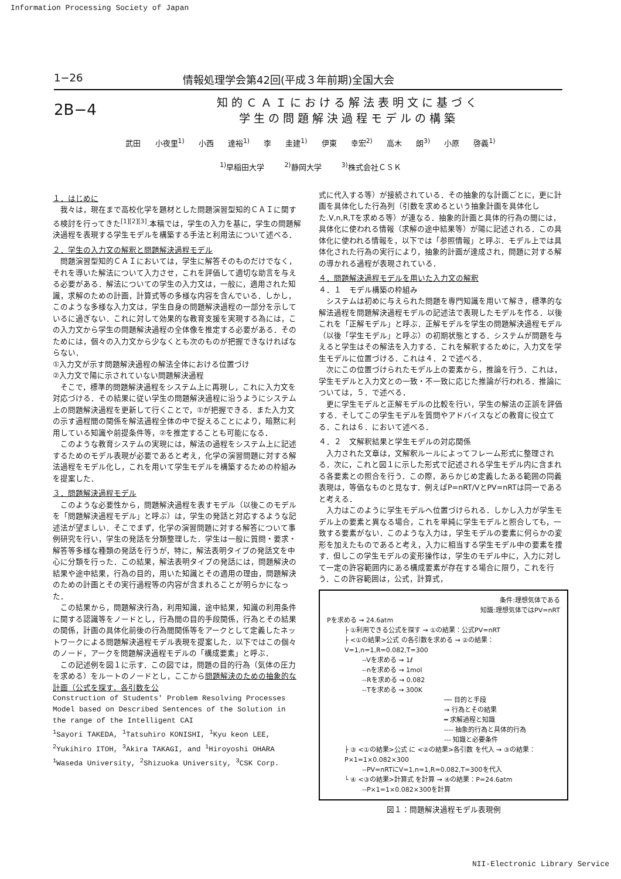Information Processing Society of Japan
1−26 情報処理学会第42回(平成３年前期)全国大会
2B−4
知的ＣＡＩにおける解法表明文に基づく
学生の問題解決過程モデルの構築
武田 小夜里<sup>1)</sup> 小西 達裕<sup>1)</sup> 李 圭建<sup>1)</sup> 伊東 幸宏<sup>2)</sup> 高木 朗<sup>3)</sup> 小原 啓義<sup>1)</sup>
<sup>1)</sup> 早稲田大学 <sup>2)</sup>静岡大学 <sup>3)</sup>株式会社ＣＳＫ
１．はじめに
我々は，現在まで高校化学を題材とした問題演習型知的ＣＡＩに関する検討を行ってきた<sup>[1][2][3]</sup>.本稿では，学生の入力を基に，学生の問題解決過程を表現する学生モデルを構築する手法と利用法について述べる．
２．学生の入力文の解釈と問題解決過程モデル
問題演習型知的ＣＡＩにおいては，学生に解答そのものだけでなく，それを導いた解法について入力させ，これを評価して適切な助言を与える必要がある．解法についての学生の入力文は，一般に，適用された知識，求解のための計画，計算式等の多様な内容を含んでいる．しかし，このような多様な入力文は，学生自身の問題解決過程の一部分を示しているに過ぎない．これに対して効果的な教育支援を実現する為には，この入力文から学生の問題解決過程の全体像を推定する必要がある．そのためには，個々の入力文から少なくとも次のものが把握できなければならない．
①入力文が示す問題解決過程の解法全体における位置づけ
②入力文で陽に示されていない問題解決過程
そこで，標準的問題解決過程をシステム上に再現し，これに入力文を対応づける．その結果に従い学生の問題解決過程に沿うようにシステム上の問題解決過程を更新して行くことで，①が把握できる．また入力文の示す過程間の関係を解法過程全体の中で捉えることにより，暗黙に利用している知識や前提条件等，②を推定することも可能になる．
このような教育システムの実現には，解法の過程をシステム上に記述するためのモデル表現が必要であると考え，化学の演習問題に対する解法過程をモデル化し，これを用いて学生モデルを構築するための枠組みを提案した．
３．問題解決過程モデル
このような必要性から，問題解決過程を表すモデル（以後このモデルを「問題解決過程モデル」と呼ぶ）は，学生の発話と対応するような記述法が望ましい．そこでまず，化学の演習問題に対する解答について事例研究を行い，学生の発話を分類整理した．学生は一般に質問・要求・解答等多様な種類の発話を行うが，特に，解法表明タイプの発話文を中心に分類を行った．この結果，解法表明タイプの発話には，問題解決の結果や途中結果，行為の目的，用いた知識とその適用の理由，問題解決のための計画とその実行過程等の内容が含まれることが明らかになった．
この結果から，問題解決行為，利用知識，途中結果，知識の利用条件に関する認識等をノードとし，行為間の目的手段関係，行為とその結果の関係，計画の具体化前後の行為間関係等をアークとして定義したネットワークによる問題解決過程モデル表現を提案した．以下ではこの個々のノード，アークを問題解決過程モデルの「構成要素」と呼ぶ．
この記述例を図１に示す．この図では，問題の目的行為（気体の圧力を求める）をルートのノードとし，ここから問題解決のための抽象的な計画（公式を探す，各引数を公
Construction of Students' Problem Resolving Processes Model based on Described Sentences of the Solution in the range of the Intelligent CAI
<sup>1</sup> Sayori TAKEDA, <sup>1</sup>Tatsuhiro KONISHI, <sup>1</sup>Kyu keon LEE, <sup>2</sup>Yukihiro ITOH, <sup>3</sup>Akira TAKAGI, and <sup>1</sup>Hiroyoshi OHARA
<sup>1</sup> Waseda University, <sup>2</sup>Shizuoka University, <sup>3</sup>CSK Corp.
式に代入する等）が接続されている．その抽象的な計画ごとに，更に計画を具体化した行為列（引数を求めるという抽象計画を具体化した.V,n,R,Tを求める等）が連なる．抽象的計画と具体的行為の間には，具体化に使われる情報（求解の途中結果等）が陽に記述される．この具体化に使われる情報を，以下では「参照情報」と呼ぶ．モデル上では具体化された行為の実行により，抽象的計画が達成され，問題に対する解の導かれる過程が表現されている．
４．問題解決過程モデルを用いた入力文の解釈
４．１　モデル構築の枠組み
システムは初めに与えられた問題を専門知識を用いて解き，標準的な解法過程を問題解決過程モデルの記述法で表現したモデルを作る．以後これを「正解モデル」と呼ぶ．正解モデルを学生の問題解決過程モデル（以後「学生モデル」と呼ぶ）の初期状態とする．システムが問題を与えると学生はその解法を入力する．これを解釈するために，入力文を学生モデルに位置づける．これは４．２で述べる．
次にこの位置づけられたモデル上の要素から，推論を行う．これは，学生モデルと入力文との一致・不一致に応じた推論が行われる．推論については，５．で述べる．
更に学生モデルと正解モデルの比較を行い，学生の解法の正誤を評価する．そしてこの学生モデルを質問やアドバイスなどの教育に役立てる．これは６．において述べる．
４．２　文解釈結果と学生モデルの対応関係
入力された文章は，文解釈ルールによってフレーム形式に整理される．次に，これと図１に示した形式で記述される学生モデル内に含まれる各要素との照合を行う．この際，あらかじめ定義したある範囲の同義表現は，等価なものと見なす．例えばP=nRT/VとPV=nRTは同一であると考える．
入力はこのように学生モデルへ位置づけられる．しかし入力が学生モデル上の要素と異なる場合，これを単純に学生モデルと照合しても，一致する要素がない．このような入力は，学生モデルの要素に何らかの変形を加えたものであると考え，入力に相当する学生モデル中の要素を捜す．但しこの学生モデルの変形操作は，学生のモデル中に，入力に対して一定の許容範囲内にある構成要素が存在する場合に限り，これを行う．この許容範囲は，公式，計算式，
条件:理想気体である
知識:理想気体ではPV=nRT
Pを求める ⇝ 24.6atm
├ ①利用できる公式を探す ⇝ ①の結果：公式PV=nRT
├ <①の結果>公式 の各引数を求める ⇝ ②の結果：V=1,n=1,R=0.082,T=300
--Vを求める ⇝ 1ℓ
--nを求める ⇝ 1mol
--Rを求める ⇝ 0.082
--Tを求める ⇝ 300K
── 目的と手段
⇝ 行為とその結果
━ 求解過程と知識
---- 抽象的行為と具体的行為
--- 知識と必要条件
├ ③ <①の結果>公式 に <②の結果>各引数 を代入 ⇝ ③の結果：P×1=1×0.082×300
--PV=nRTにV=1,n=1,R=0.082,T=300を代入
└ ④ <③の結果>計算式 を計算 ⇝ ④の結果：P=24.6atm
--P×1=1×0.082×300を計算
図１：問題解決過程モデル表現例
NII-Electronic Library Service